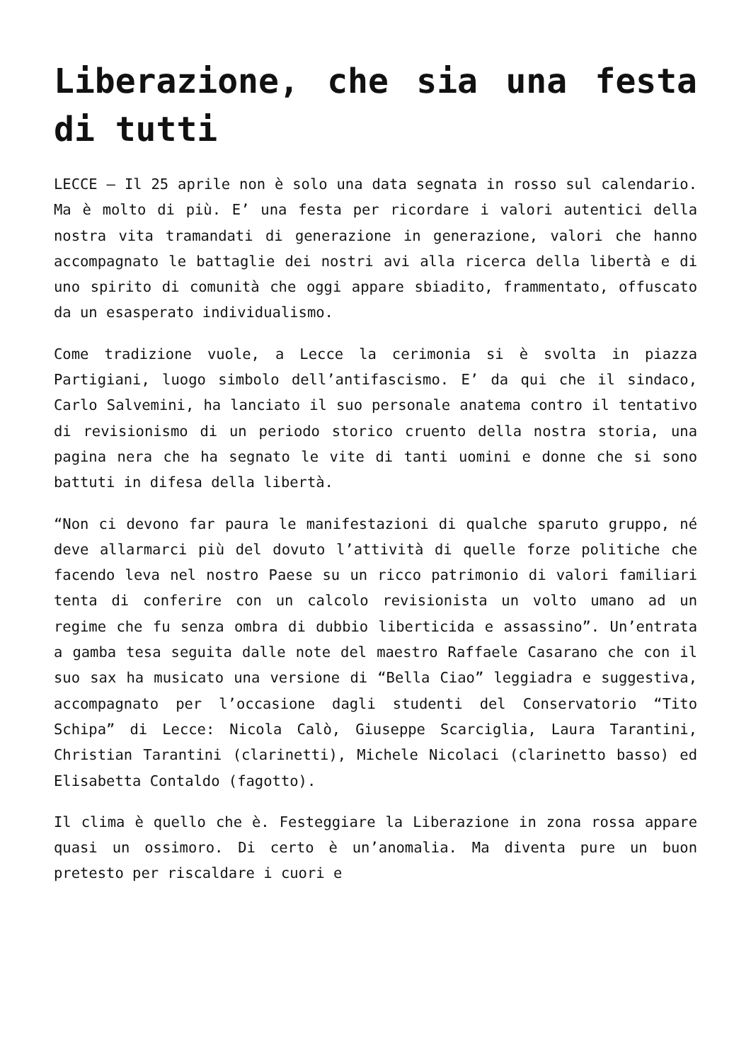Liberazione, che sia una festa di tutti
LECCE – Il 25 aprile non è solo una data segnata in rosso sul calendario. Ma è molto di più. E’ una festa per ricordare i valori autentici della nostra vita tramandati di generazione in generazione, valori che hanno accompagnato le battaglie dei nostri avi alla ricerca della libertà e di uno spirito di comunità che oggi appare sbiadito, frammentato, offuscato da un esasperato individualismo.
Come tradizione vuole, a Lecce la cerimonia si è svolta in piazza Partigiani, luogo simbolo dell’antifascismo. E’ da qui che il sindaco, Carlo Salvemini, ha lanciato il suo personale anatema contro il tentativo di revisionismo di un periodo storico cruento della nostra storia, una pagina nera che ha segnato le vite di tanti uomini e donne che si sono battuti in difesa della libertà.
“Non ci devono far paura le manifestazioni di qualche sparuto gruppo, né deve allarmarci più del dovuto l’attività di quelle forze politiche che facendo leva nel nostro Paese su un ricco patrimonio di valori familiari tenta di conferire con un calcolo revisionista un volto umano ad un regime che fu senza ombra di dubbio liberticida e assassino”. Un’entrata a gamba tesa seguita dalle note del maestro Raffaele Casarano che con il suo sax ha musicato una versione di “Bella Ciao” leggiadra e suggestiva, accompagnato per l’occasione dagli studenti del Conservatorio “Tito Schipa” di Lecce: Nicola Calò, Giuseppe Scarciglia, Laura Tarantini, Christian Tarantini (clarinetti), Michele Nicolaci (clarinetto basso) ed Elisabetta Contaldo (fagotto).
Il clima è quello che è. Festeggiare la Liberazione in zona rossa appare quasi un ossimoro. Di certo è un’anomalia. Ma diventa pure un buon pretesto per riscaldare i cuori e